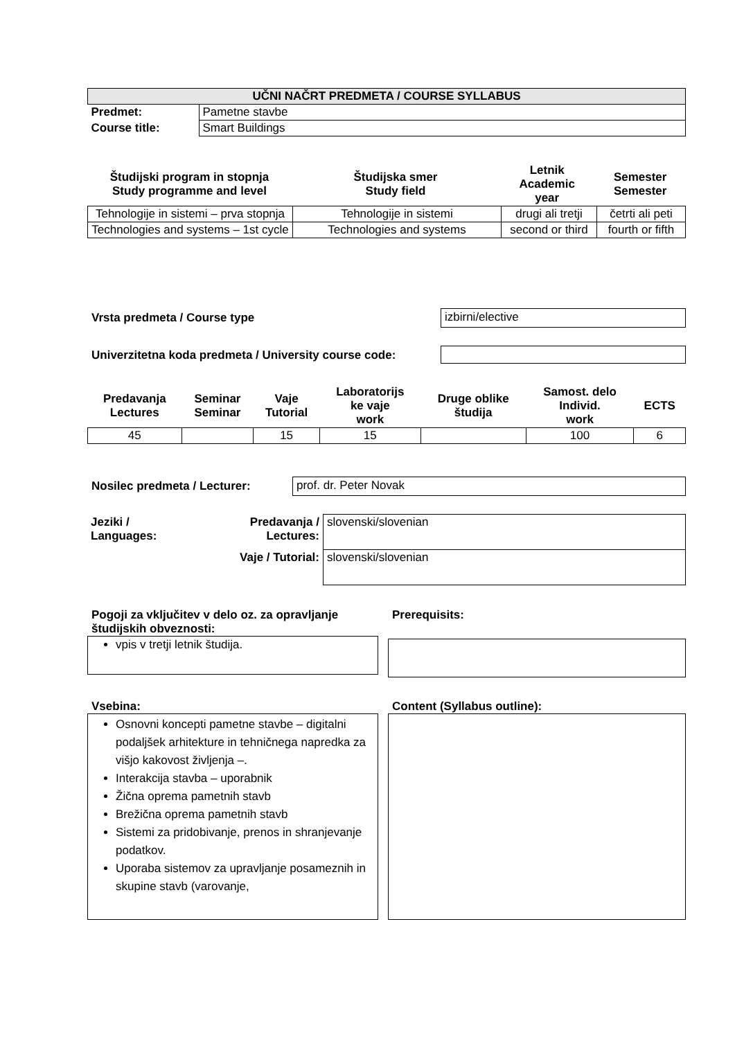| UČNI NAČRT PREDMETA / COURSE SYLLABUS | |
| Predmet: | Pametne stavbe |
| Course title: | Smart Buildings |
| Študijski program in stopnja Study programme and level | Študijska smer Study field | Letnik Academic year | Semester Semester |
| --- | --- | --- | --- |
| Tehnologije in sistemi – prva stopnja | Tehnologije in sistemi | drugi ali tretji | četrti ali peti |
| Technologies and systems – 1st cycle | Technologies and systems | second or third | fourth or fifth |
Vrsta predmeta / Course type izbirni/elective
Univerzitetna koda predmeta / University course code:
| Predavanja Lectures | Seminar Seminar | Vaje Tutorial | Laboratorijs ke vaje work | Druge oblike študija | Samost. delo Individ. work | ECTS |
| --- | --- | --- | --- | --- | --- | --- |
| 45 | | 15 | 15 | | 100 | 6 |
Nosilec predmeta / Lecturer: prof. dr. Peter Novak
| Jeziki / Languages: | Predavanja / Lectures: | slovenski/slovenian |
| | Vaje / Tutorial: | slovenski/slovenian |
Pogoji za vključitev v delo oz. za opravljanje študijskih obveznosti:
vpis v tretji letnik študija.
Prerequisits:
Vsebina:
Osnovni koncepti pametne stavbe – digitalni podaljšek arhitekture in tehničnega napredka za višjo kakovost življenja –.
Interakcija stavba – uporabnik
Žična oprema pametnih stavb
Brežična oprema pametnih stavb
Sistemi za pridobivanje, prenos in shranjevanje podatkov.
Uporaba sistemov za upravljanje posameznih in skupine stavb (varovanje,
Content (Syllabus outline):